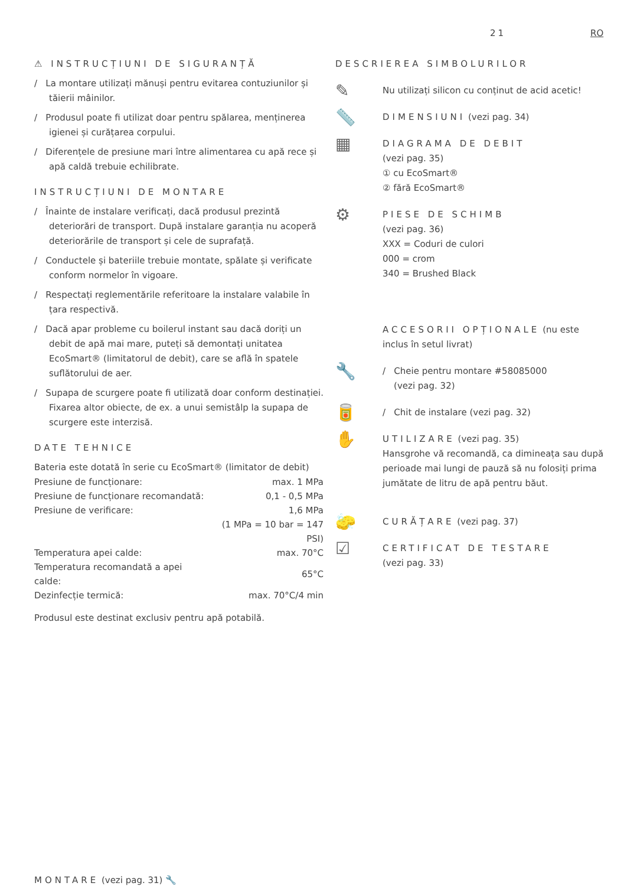21 RO
⚠ INSTRUCȚIUNI DE SIGURANȚĂ
/ La montare utilizați mănuși pentru evitarea contuziunilor și tăierii mâinilor.
/ Produsul poate fi utilizat doar pentru spălarea, menținerea igienei și curățarea corpului.
/ Diferențele de presiune mari între alimentarea cu apă rece și apă caldă trebuie echilibrate.
INSTRUCȚIUNI DE MONTARE
/ Înainte de instalare verificați, dacă produsul prezintă deteriorări de transport. După instalare garanția nu acoperă deteriorările de transport și cele de suprafață.
/ Conductele și bateriile trebuie montate, spălate și verificate conform normelor în vigoare.
/ Respectați reglementările referitoare la instalare valabile în țara respectivă.
/ Dacă apar probleme cu boilerul instant sau dacă doriți un debit de apă mai mare, puteți să demontați unitatea EcoSmart® (limitatorul de debit), care se află în spatele suflătorului de aer.
/ Supapa de scurgere poate fi utilizată doar conform destinației. Fixarea altor obiecte, de ex. a unui semistâlp la supapa de scurgere este interzisă.
DATE TEHNICE
Bateria este dotată în serie cu EcoSmart® (limitator de debit)
| Presiune de funcționare: | max. 1 MPa |
| Presiune de funcționare recomandată: | 0,1 - 0,5 MPa |
| Presiune de verificare: | 1,6 MPa |
| | (1 MPa = 10 bar = 147 PSI) |
| Temperatura apei calde: | max. 70°C |
| Temperatura recomandată a apei calde: | 65°C |
| Dezinfecție termică: | max. 70°C/4 min |
Produsul este destinat exclusiv pentru apă potabilă.
DESCRIEREA SIMBOLURILOR
✎
Nu utilizați silicon cu conținut de acid acetic!
📏
DIMENSIUNI (vezi pag. 34)
▦
DIAGRAMA DE DEBIT
(vezi pag. 35)
① cu EcoSmart®
② fără EcoSmart®
⚙
PIESE DE SCHIMB
(vezi pag. 36)
XXX = Coduri de culori
000 = crom
340 = Brushed Black
ACCESORII OPȚIONALE (nu este inclus în setul livrat)
🔧
/ Cheie pentru montare #58085000
(vezi pag. 32)
🥫
/ Chit de instalare (vezi pag. 32)
✋
UTILIZARE (vezi pag. 35)
Hansgrohe vă recomandă, ca dimineața sau după perioade mai lungi de pauză să nu folosiți prima jumătate de litru de apă pentru băut.
🧽
CURĂȚARE (vezi pag. 37)
☑
CERTIFICAT DE TESTARE
(vezi pag. 33)
MONTARE (vezi pag. 31) 🔧